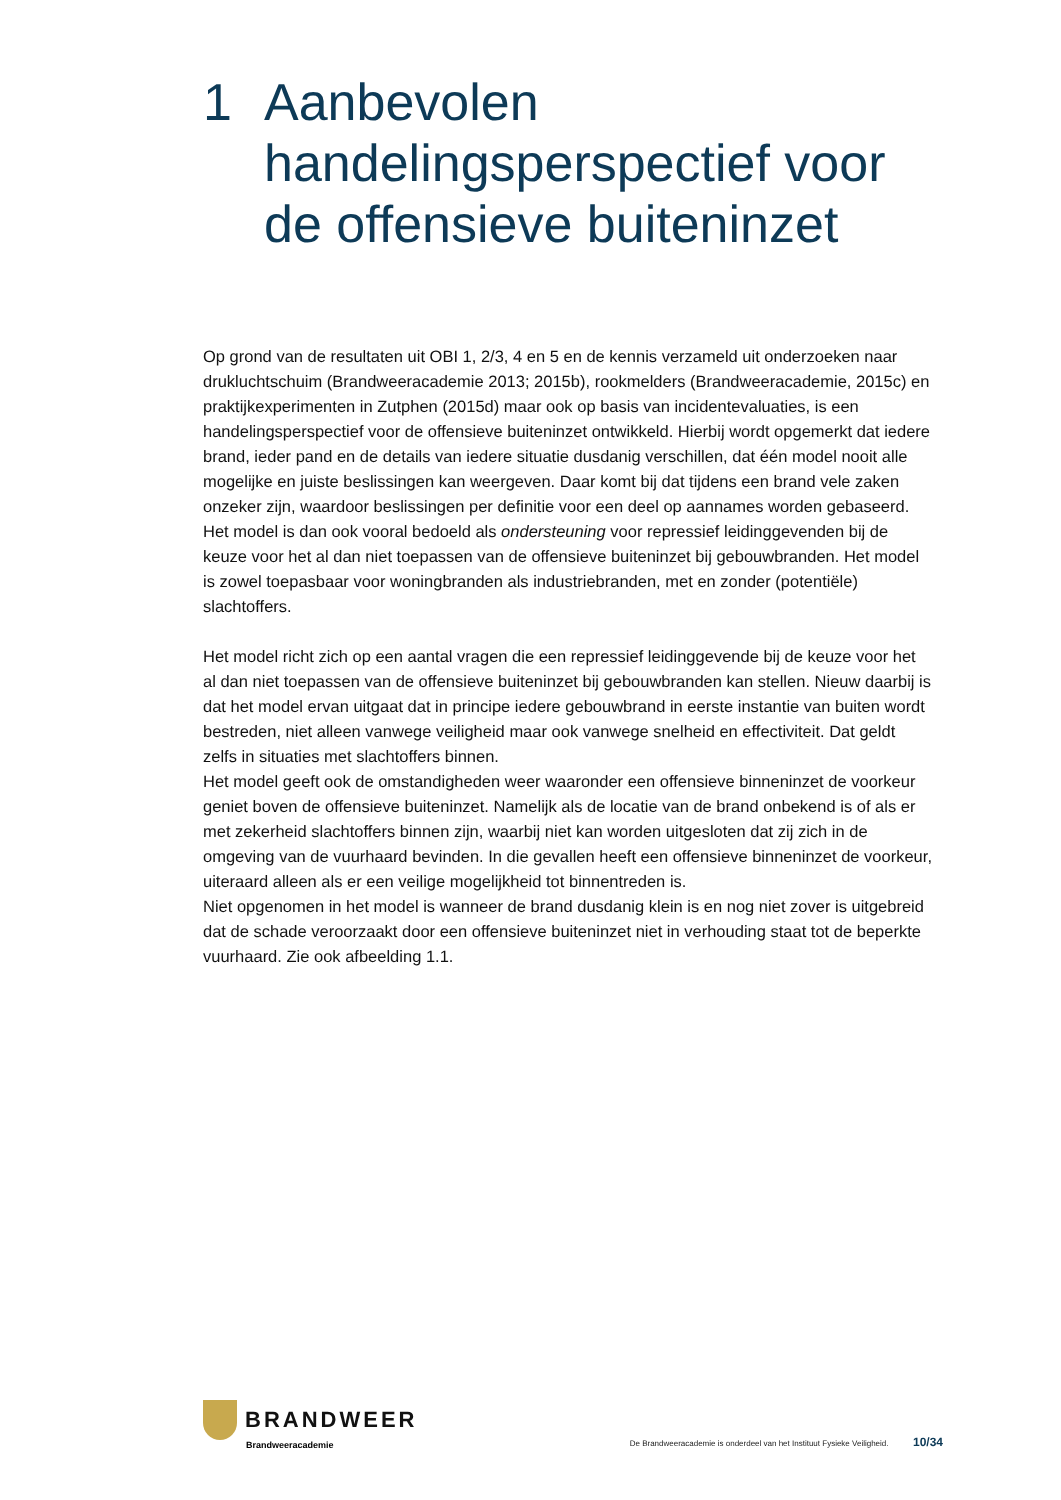1 Aanbevolen
handelingsperspectief voor
de offensieve buiteninzet
Op grond van de resultaten uit OBI 1, 2/3, 4 en 5 en de kennis verzameld uit onderzoeken naar drukluchtschuim (Brandweeracademie 2013; 2015b), rookmelders (Brandweeracademie, 2015c) en praktijkexperimenten in Zutphen (2015d) maar ook op basis van incidentevaluaties, is een handelingsperspectief voor de offensieve buiteninzet ontwikkeld. Hierbij wordt opgemerkt dat iedere brand, ieder pand en de details van iedere situatie dusdanig verschillen, dat één model nooit alle mogelijke en juiste beslissingen kan weergeven. Daar komt bij dat tijdens een brand vele zaken onzeker zijn, waardoor beslissingen per definitie voor een deel op aannames worden gebaseerd. Het model is dan ook vooral bedoeld als ondersteuning voor repressief leidinggevenden bij de keuze voor het al dan niet toepassen van de offensieve buiteninzet bij gebouwbranden. Het model is zowel toepasbaar voor woningbranden als industriebranden, met en zonder (potentiële) slachtoffers.
Het model richt zich op een aantal vragen die een repressief leidinggevende bij de keuze voor het al dan niet toepassen van de offensieve buiteninzet bij gebouwbranden kan stellen. Nieuw daarbij is dat het model ervan uitgaat dat in principe iedere gebouwbrand in eerste instantie van buiten wordt bestreden, niet alleen vanwege veiligheid maar ook vanwege snelheid en effectiviteit. Dat geldt zelfs in situaties met slachtoffers binnen.
Het model geeft ook de omstandigheden weer waaronder een offensieve binneninzet de voorkeur geniet boven de offensieve buiteninzet. Namelijk als de locatie van de brand onbekend is of als er met zekerheid slachtoffers binnen zijn, waarbij niet kan worden uitgesloten dat zij zich in de omgeving van de vuurhaard bevinden. In die gevallen heeft een offensieve binneninzet de voorkeur, uiteraard alleen als er een veilige mogelijkheid tot binnentreden is.
Niet opgenomen in het model is wanneer de brand dusdanig klein is en nog niet zover is uitgebreid dat de schade veroorzaakt door een offensieve buiteninzet niet in verhouding staat tot de beperkte vuurhaard. Zie ook afbeelding 1.1.
BRANDWEER
Brandweeracademie
De Brandweeracademie is onderdeel van het Instituut Fysieke Veiligheid. 10/34